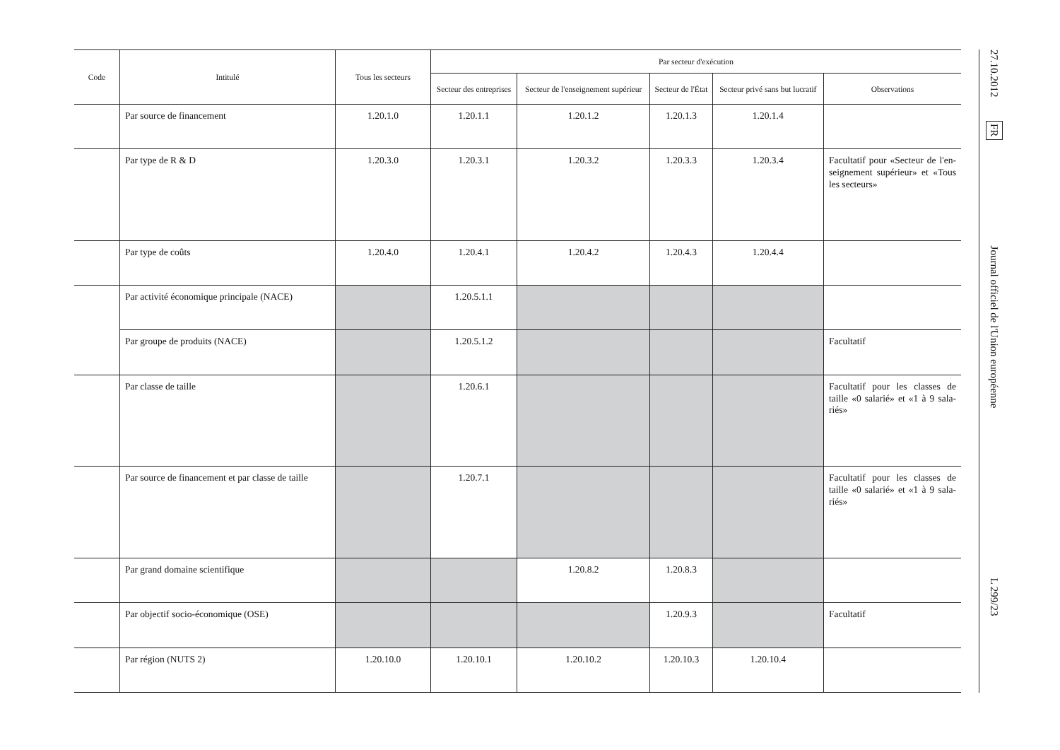| Code | Intitulé | Tous les secteurs | Par secteur d'exécution | | | | |
| --- | --- | --- | --- | --- | --- | --- | --- |
| | | | Secteur des entreprises | Secteur de l'enseignement supérieur | Secteur de l'État | Secteur privé sans but lucratif | Observations |
| | Par source de financement | 1.20.1.0 | 1.20.1.1 | 1.20.1.2 | 1.20.1.3 | 1.20.1.4 | |
| | Par type de R & D | 1.20.3.0 | 1.20.3.1 | 1.20.3.2 | 1.20.3.3 | 1.20.3.4 | Facultatif pour «Secteur de l'en-seignement supérieur» et «Tous les secteurs» |
| | Par type de coûts | 1.20.4.0 | 1.20.4.1 | 1.20.4.2 | 1.20.4.3 | 1.20.4.4 | |
| | Par activité économique principale (NACE) | | 1.20.5.1.1 | | | | |
| | Par groupe de produits (NACE) | | 1.20.5.1.2 | | | | Facultatif |
| | Par classe de taille | | 1.20.6.1 | | | | Facultatif pour les classes de taille «0 salarié» et «1 à 9 sala-riés» |
| | Par source de financement et par classe de taille | | 1.20.7.1 | | | | Facultatif pour les classes de taille «0 salarié» et «1 à 9 sala-riés» |
| | Par grand domaine scientifique | | | 1.20.8.2 | 1.20.8.3 | | |
| | Par objectif socio-économique (OSE) | | | | 1.20.9.3 | | Facultatif |
| | Par région (NUTS 2) | 1.20.10.0 | 1.20.10.1 | 1.20.10.2 | 1.20.10.3 | 1.20.10.4 | |
27.10.2012 FR Journal officiel de l'Union européenne L 299/23